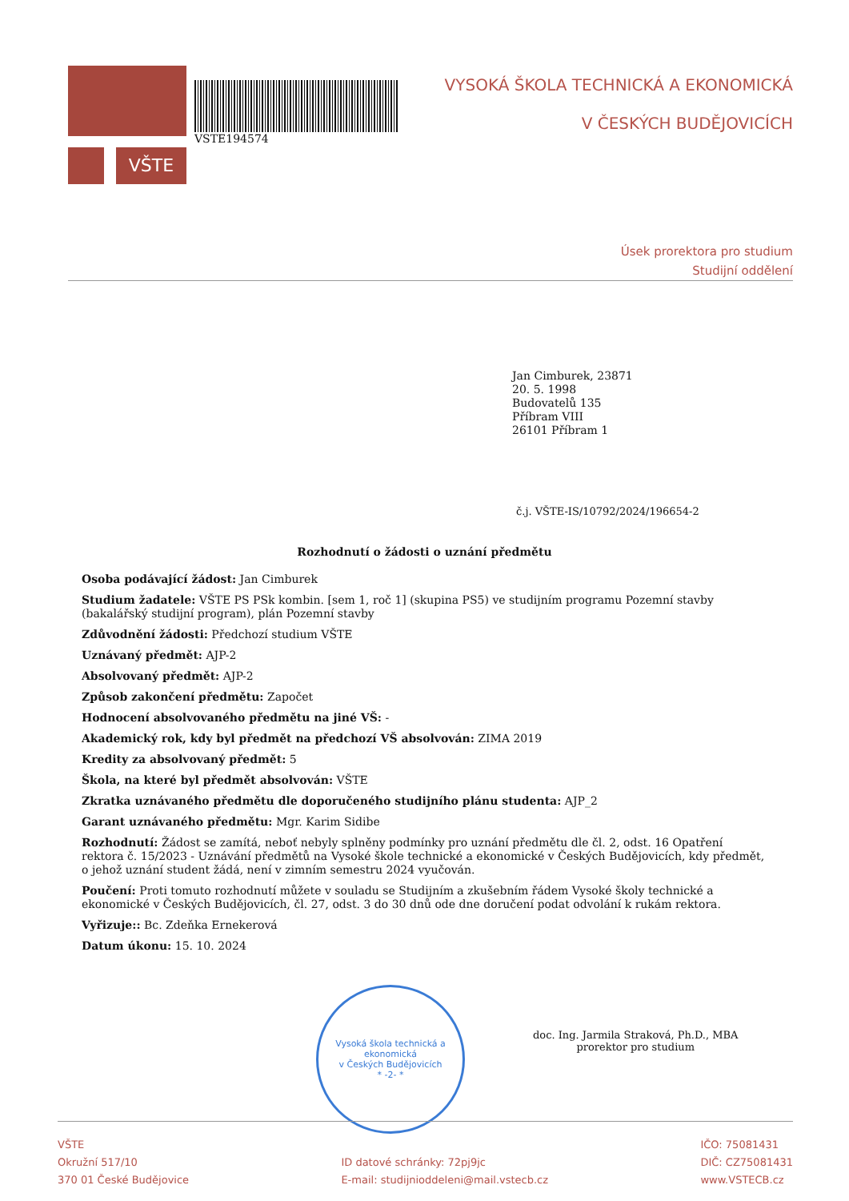VŠTE
VSTE194574
VYSOKÁ ŠKOLA TECHNICKÁ A EKONOMICKÁ
V ČESKÝCH BUDĚJOVICÍCH
Úsek prorektora pro studium
Studijní oddělení
Jan Cimburek, 23871
20. 5. 1998
Budovatelů 135
Příbram VIII
26101 Příbram 1
č.j. VŠTE-IS/10792/2024/196654-2
Rozhodnutí o žádosti o uznání předmětu
Osoba podávající žádost: Jan Cimburek
Studium žadatele: VŠTE PS PSk kombin. [sem 1, roč 1] (skupina PS5) ve studijním programu Pozemní stavby (bakalářský studijní program), plán Pozemní stavby
Zdůvodnění žádosti: Předchozí studium VŠTE
Uznávaný předmět: AJP-2
Absolvovaný předmět: AJP-2
Způsob zakončení předmětu: Započet
Hodnocení absolvovaného předmětu na jiné VŠ: -
Akademický rok, kdy byl předmět na předchozí VŠ absolvován: ZIMA 2019
Kredity za absolvovaný předmět: 5
Škola, na které byl předmět absolvován: VŠTE
Zkratka uznávaného předmětu dle doporučeného studijního plánu studenta: AJP_2
Garant uznávaného předmětu: Mgr. Karim Sidibe
Rozhodnutí: Žádost se zamítá, neboť nebyly splněny podmínky pro uznání předmětu dle čl. 2, odst. 16 Opatření rektora č. 15/2023 - Uznávání předmětů na Vysoké škole technické a ekonomické v Českých Budějovicích, kdy předmět, o jehož uznání student žádá, není v zimním semestru 2024 vyučován.
Poučení: Proti tomuto rozhodnutí můžete v souladu se Studijním a zkušebním řádem Vysoké školy technické a ekonomické v Českých Budějovicích, čl. 27, odst. 3 do 30 dnů ode dne doručení podat odvolání k rukám rektora.
Vyřizuje:: Bc. Zdeňka Ernekerová
Datum úkonu: 15. 10. 2024
Vysoká škola technická a ekonomická
v Českých Budějovicích
* -2- *
doc. Ing. Jarmila Straková, Ph.D., MBA
prorektor pro studium
VŠTE
Okružní 517/10
370 01 České Budějovice
ID datové schránky: 72pj9jc
E-mail: studijnioddeleni@mail.vstecb.cz
IČO: 75081431
DIČ: CZ75081431
www.VSTECB.cz